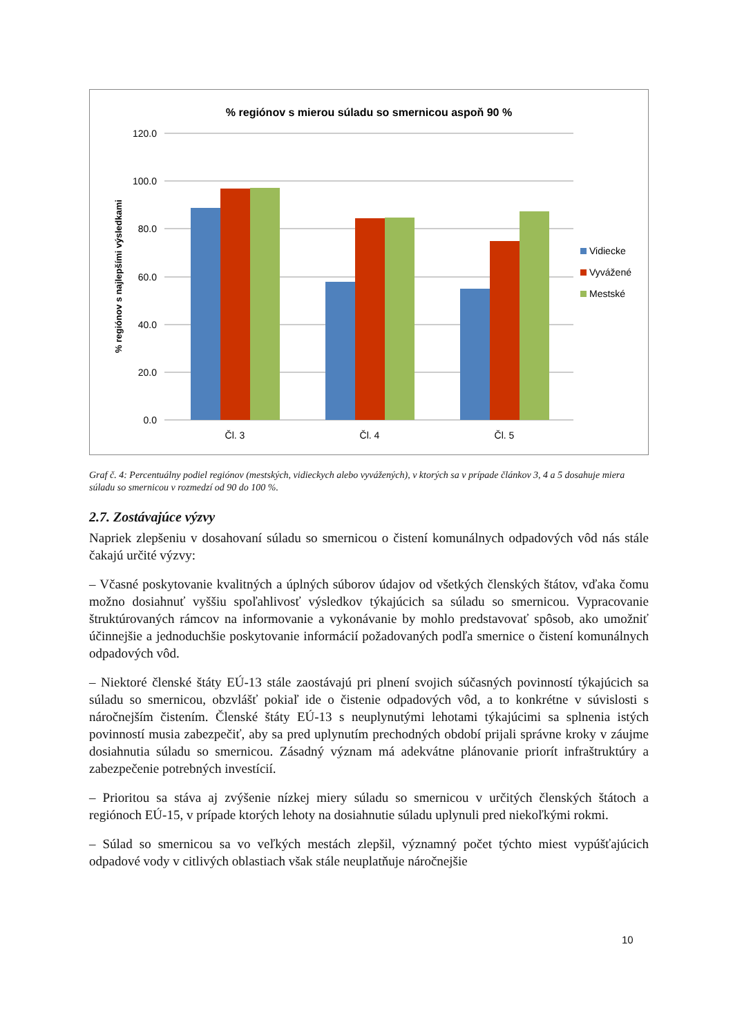% regiónov s mierou súladu so smernicou aspoň 90 %
120.0
100.0
80.0
60.0
40.0
20.0
0.0
% regiónov s najlepšími výsledkami
Čl. 3
Čl. 4
Čl. 5
Vidiecke
Vyvážené
Mestské
Graf č. 4: Percentuálny podiel regiónov (mestských, vidieckych alebo vyvážených), v ktorých sa v prípade článkov 3, 4 a 5 dosahuje miera súladu so smernicou v rozmedzí od 90 do 100 %.
2.7. Zostávajúce výzvy
Napriek zlepšeniu v dosahovaní súladu so smernicou o čistení komunálnych odpadových vôd nás stále čakajú určité výzvy:
– Včasné poskytovanie kvalitných a úplných súborov údajov od všetkých členských štátov, vďaka čomu možno dosiahnuť vyššiu spoľahlivosť výsledkov týkajúcich sa súladu so smernicou. Vypracovanie štruktúrovaných rámcov na informovanie a vykonávanie by mohlo predstavovať spôsob, ako umožniť účinnejšie a jednoduchšie poskytovanie informácií požadovaných podľa smernice o čistení komunálnych odpadových vôd.
– Niektoré členské štáty EÚ-13 stále zaostávajú pri plnení svojich súčasných povinností týkajúcich sa súladu so smernicou, obzvlášť pokiaľ ide o čistenie odpadových vôd, a to konkrétne v súvislosti s náročnejším čistením. Členské štáty EÚ-13 s neuplynutými lehotami týkajúcimi sa splnenia istých povinností musia zabezpečiť, aby sa pred uplynutím prechodných období prijali správne kroky v záujme dosiahnutia súladu so smernicou. Zásadný význam má adekvátne plánovanie priorít infraštruktúry a zabezpečenie potrebných investícií.
– Prioritou sa stáva aj zvýšenie nízkej miery súladu so smernicou v určitých členských štátoch a regiónoch EÚ-15, v prípade ktorých lehoty na dosiahnutie súladu uplynuli pred niekoľkými rokmi.
– Súlad so smernicou sa vo veľkých mestách zlepšil, významný počet týchto miest vypúšťajúcich odpadové vody v citlivých oblastiach však stále neuplatňuje náročnejšie
10